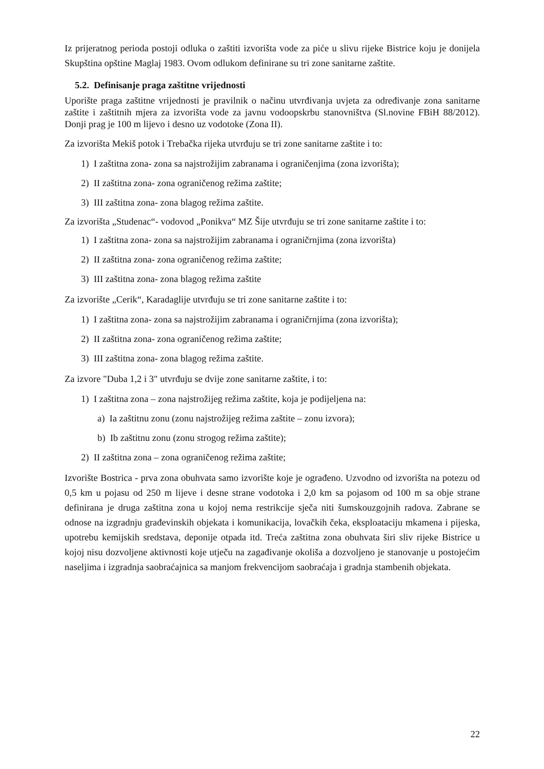Iz prijeratnog perioda postoji odluka o zaštiti izvorišta vode za piće u slivu rijeke Bistrice koju je donijela Skupština opštine Maglaj 1983. Ovom odlukom definirane su tri zone sanitarne zaštite.
5.2. Definisanje praga zaštitne vrijednosti
Uporište praga zaštitne vrijednosti je pravilnik o načinu utvrđivanja uvjeta za određivanje zona sanitarne zaštite i zaštitnih mjera za izvorišta vode za javnu vodoopskrbu stanovništva (Sl.novine FBiH 88/2012). Donji prag je 100 m lijevo i desno uz vodotoke (Zona II).
Za izvorišta Mekiš potok i Trebačka rijeka utvrđuju se tri zone sanitarne zaštite i to:
1) I zaštitna zona- zona sa najstrožijim zabranama i ograničenjima (zona izvorišta);
2) II zaštitna zona- zona ograničenog režima zaštite;
3) III zaštitna zona- zona blagog režima zaštite.
Za izvorišta „Studenac“- vodovod „Ponikva“ MZ Šije utvrđuju se tri zone sanitarne zaštite i to:
1) I zaštitna zona- zona sa najstrožijim zabranama i ograničrnjima (zona izvorišta)
2) II zaštitna zona- zona ograničenog režima zaštite;
3) III zaštitna zona- zona blagog režima zaštite
Za izvorište „Cerik“, Karadaglije utvrđuju se tri zone sanitarne zaštite i to:
1) I zaštitna zona- zona sa najstrožijim zabranama i ograničrnjima (zona izvorišta);
2) II zaštitna zona- zona ograničenog režima zaštite;
3) III zaštitna zona- zona blagog režima zaštite.
Za izvore "Duba 1,2 i 3" utvrđuju se dvije zone sanitarne zaštite, i to:
1) I zaštitna zona – zona najstrožijeg režima zaštite, koja je podijeljena na:
a) Ia zaštitnu zonu (zonu najstrožijeg režima zaštite – zonu izvora);
b) Ib zaštitnu zonu (zonu strogog režima zaštite);
2) II zaštitna zona – zona ograničenog režima zaštite;
Izvorište Bostrica - prva zona obuhvata samo izvorište koje je ograđeno. Uzvodno od izvorišta na potezu od 0,5 km u pojasu od 250 m lijeve i desne strane vodotoka i 2,0 km sa pojasom od 100 m sa obje strane definirana je druga zaštitna zona u kojoj nema restrikcije sječa niti šumskouzgojnih radova. Zabrane se odnose na izgradnju građevinskih objekata i komunikacija, lovačkih čeka, eksploataciju mkamena i pijeska, upotrebu kemijskih sredstava, deponije otpada itd. Treća zaštitna zona obuhvata širi sliv rijeke Bistrice u kojoj nisu dozvoljene aktivnosti koje utječu na zagađivanje okoliša a dozvoljeno je stanovanje u postojećim naseljima i izgradnja saobraćajnica sa manjom frekvencijom saobraćaja i gradnja stambenih objekata.
22